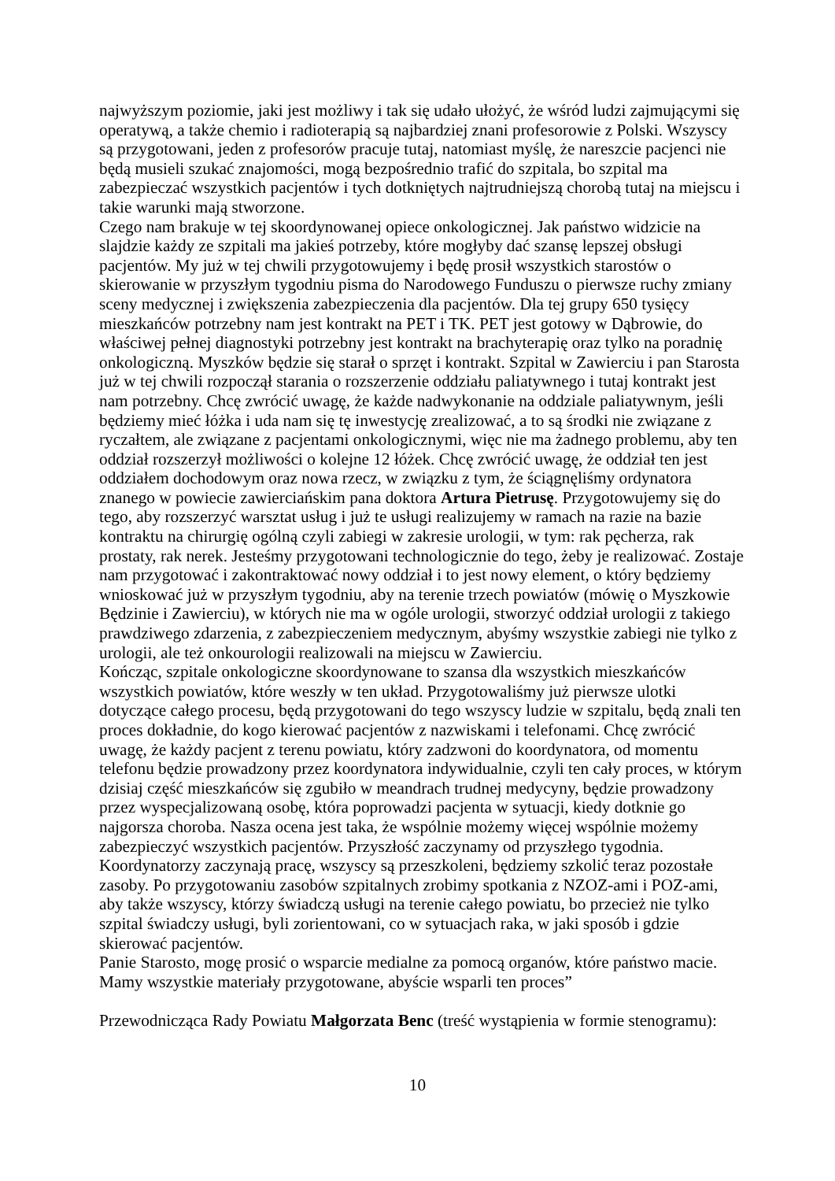najwyższym poziomie, jaki jest możliwy i tak się udało ułożyć, że wśród ludzi zajmującymi się operatywą, a także chemio i radioterapią są najbardziej znani profesorowie z Polski. Wszyscy są przygotowani, jeden z profesorów pracuje tutaj, natomiast myślę, że nareszcie pacjenci nie będą musieli szukać znajomości, mogą bezpośrednio trafić do szpitala, bo szpital ma zabezpieczać wszystkich pacjentów i tych dotkniętych najtrudniejszą chorobą tutaj na miejscu i takie warunki mają stworzone.
Czego nam brakuje w tej skoordynowanej opiece onkologicznej. Jak państwo widzicie na slajdzie każdy ze szpitali ma jakieś potrzeby, które mogłyby dać szansę lepszej obsługi pacjentów. My już w tej chwili przygotowujemy i będę prosił wszystkich starostów o skierowanie w przyszłym tygodniu pisma do Narodowego Funduszu o pierwsze ruchy zmiany sceny medycznej i zwiększenia zabezpieczenia dla pacjentów. Dla tej grupy 650 tysięcy mieszkańców potrzebny nam jest kontrakt na PET i TK. PET jest gotowy w Dąbrowie, do właściwej pełnej diagnostyki potrzebny jest kontrakt na brachyterapię oraz tylko na poradnię onkologiczną. Myszków będzie się starał o sprzęt i kontrakt. Szpital w Zawierciu i pan Starosta już w tej chwili rozpoczął starania o rozszerzenie oddziału paliatywnego i tutaj kontrakt jest nam potrzebny. Chcę zwrócić uwagę, że każde nadwykonanie na oddziale paliatywnym, jeśli będziemy mieć łóżka i uda nam się tę inwestycję zrealizować, a to są środki nie związane z ryczałtem, ale związane z pacjentami onkologicznymi, więc nie ma żadnego problemu, aby ten oddział rozszerzył możliwości o kolejne 12 łóżek. Chcę zwrócić uwagę, że oddział ten jest oddziałem dochodowym oraz nowa rzecz, w związku z tym, że ściągnęliśmy ordynatora znanego w powiecie zawierciańskim pana doktora Artura Pietrusę. Przygotowujemy się do tego, aby rozszerzyć warsztat usług i już te usługi realizujemy w ramach na razie na bazie kontraktu na chirurgię ogólną czyli zabiegi w zakresie urologii, w tym: rak pęcherza, rak prostaty, rak nerek. Jesteśmy przygotowani technologicznie do tego, żeby je realizować. Zostaje nam przygotować i zakontraktować nowy oddział i to jest nowy element, o który będziemy wnioskować już w przyszłym tygodniu, aby na terenie trzech powiatów (mówię o Myszkowie Będzinie i Zawierciu), w których nie ma w ogóle urologii, stworzyć oddział urologii z takiego prawdziwego zdarzenia, z zabezpieczeniem medycznym, abyśmy wszystkie zabiegi nie tylko z urologii, ale też onkourologii realizowali na miejscu w Zawierciu.
Kończąc, szpitale onkologiczne skoordynowane to szansa dla wszystkich mieszkańców wszystkich powiatów, które weszły w ten układ. Przygotowaliśmy już pierwsze ulotki dotyczące całego procesu, będą przygotowani do tego wszyscy ludzie w szpitalu, będą znali ten proces dokładnie, do kogo kierować pacjentów z nazwiskami i telefonami. Chcę zwrócić uwagę, że każdy pacjent z terenu powiatu, który zadzwoni do koordynatora, od momentu telefonu będzie prowadzony przez koordynatora indywidualnie, czyli ten cały proces, w którym dzisiaj część mieszkańców się zgubiło w meandrach trudnej medycyny, będzie prowadzony przez wyspecjalizowaną osobę, która poprowadzi pacjenta w sytuacji, kiedy dotknie go najgorsza choroba. Nasza ocena jest taka, że wspólnie możemy więcej wspólnie możemy zabezpieczyć wszystkich pacjentów. Przyszłość zaczynamy od przyszłego tygodnia. Koordynatorzy zaczynają pracę, wszyscy są przeszkoleni, będziemy szkolić teraz pozostałe zasoby. Po przygotowaniu zasobów szpitalnych zrobimy spotkania z NZOZ-ami i POZ-ami, aby także wszyscy, którzy świadczą usługi na terenie całego powiatu, bo przecież nie tylko szpital świadczy usługi, byli zorientowani, co w sytuacjach raka, w jaki sposób i gdzie skierować pacjentów.
Panie Starosto, mogę prosić o wsparcie medialne za pomocą organów, które państwo macie. Mamy wszystkie materiały przygotowane, abyście wsparli ten proces”
Przewodnicząca Rady Powiatu Małgorzata Benc (treść wystąpienia w formie stenogramu):
10